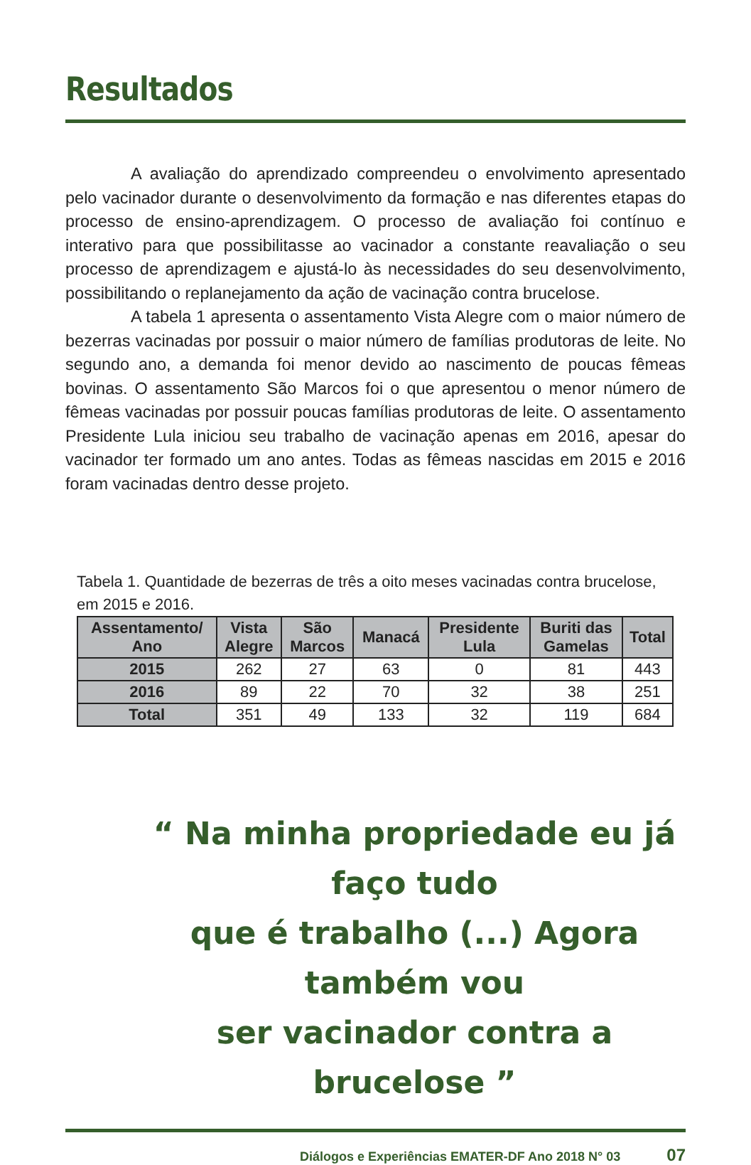Resultados
A avaliação do aprendizado compreendeu o envolvimento apresentado pelo vacinador durante o desenvolvimento da formação e nas diferentes etapas do processo de ensino-aprendizagem. O processo de avaliação foi contínuo e interativo para que possibilitasse ao vacinador a constante reavaliação o seu processo de aprendizagem e ajustá-lo às necessidades do seu desenvolvimento, possibilitando o replanejamento da ação de vacinação contra brucelose.
A tabela 1 apresenta o assentamento Vista Alegre com o maior número de bezerras vacinadas por possuir o maior número de famílias produtoras de leite. No segundo ano, a demanda foi menor devido ao nascimento de poucas fêmeas bovinas. O assentamento São Marcos foi o que apresentou o menor número de fêmeas vacinadas por possuir poucas famílias produtoras de leite. O assentamento Presidente Lula iniciou seu trabalho de vacinação apenas em 2016, apesar do vacinador ter formado um ano antes. Todas as fêmeas nascidas em 2015 e 2016 foram vacinadas dentro desse projeto.
Tabela 1. Quantidade de bezerras de três a oito meses vacinadas contra brucelose,
em 2015 e 2016.
| Assentamento/ Ano | Vista Alegre | São Marcos | Manacá | Presidente Lula | Buriti das Gamelas | Total |
| --- | --- | --- | --- | --- | --- | --- |
| 2015 | 262 | 27 | 63 | 0 | 81 | 443 |
| 2016 | 89 | 22 | 70 | 32 | 38 | 251 |
| Total | 351 | 49 | 133 | 32 | 119 | 684 |
“ Na minha propriedade eu já faço tudo
que é trabalho (...) Agora também vou
ser vacinador contra a brucelose ”
Diálogos e Experiências EMATER-DF Ano 2018 N° 03 07